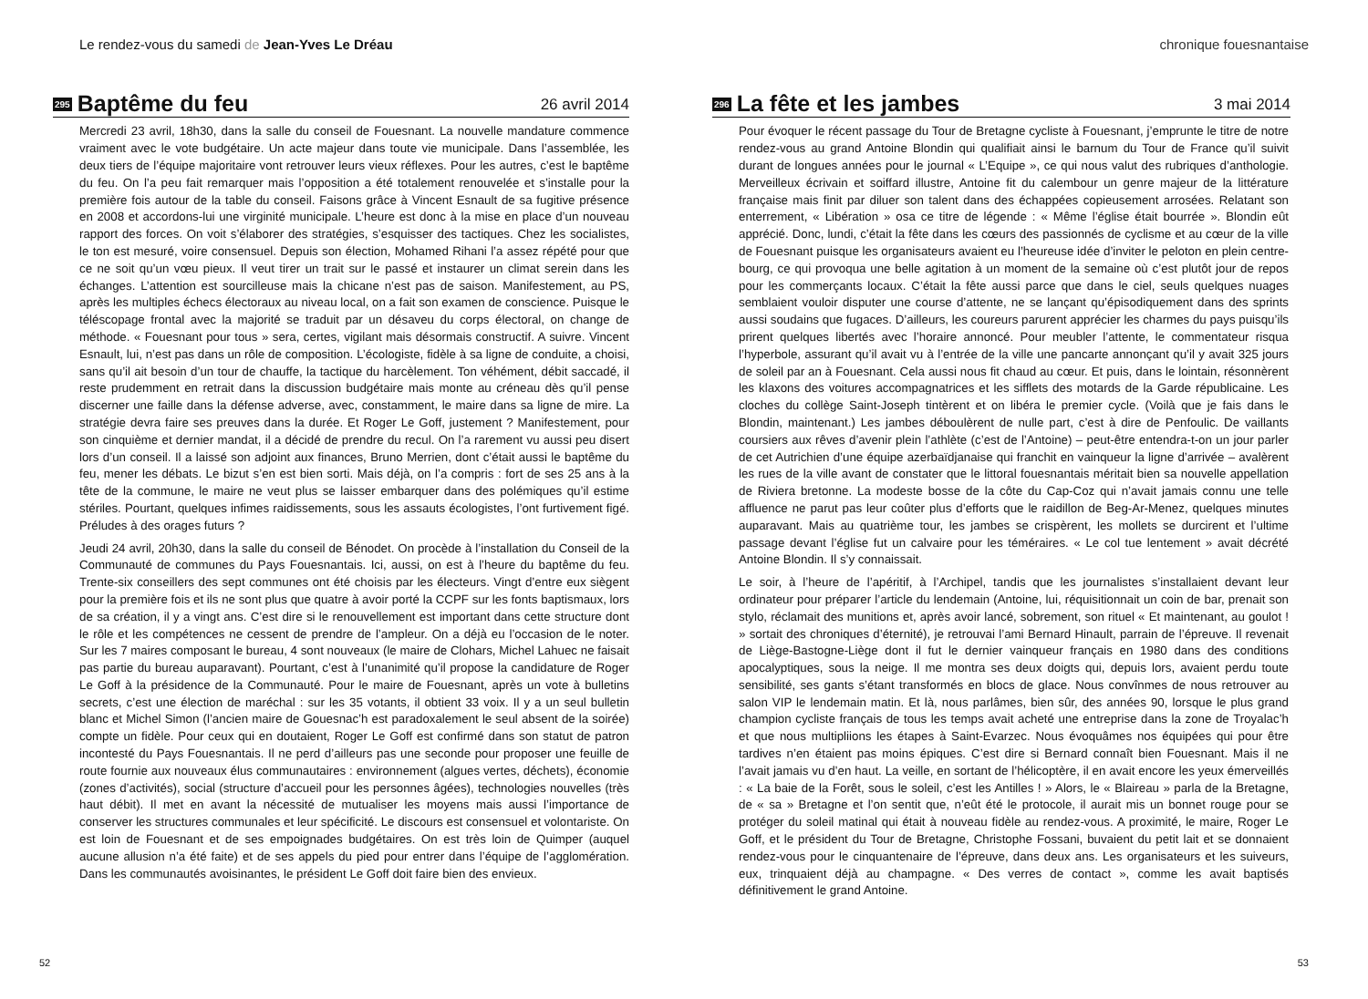Le rendez-vous du samedi de Jean-Yves Le Dréau
295 Baptême du feu 26 avril 2014
Mercredi 23 avril, 18h30, dans la salle du conseil de Fouesnant. La nouvelle mandature commence vraiment avec le vote budgétaire. Un acte majeur dans toute vie municipale. Dans l’assemblée, les deux tiers de l’équipe majoritaire vont retrouver leurs vieux réflexes. Pour les autres, c’est le baptême du feu. On l’a peu fait remarquer mais l’opposition a été totalement renouvelée et s’installe pour la première fois autour de la table du conseil. Faisons grâce à Vincent Esnault de sa fugitive présence en 2008 et accordons-lui une virginité municipale. L’heure est donc à la mise en place d’un nouveau rapport des forces. On voit s’élaborer des stratégies, s’esquisser des tactiques. Chez les socialistes, le ton est mesuré, voire consensuel. Depuis son élection, Mohamed Rihani l’a assez répété pour que ce ne soit qu’un vœu pieux. Il veut tirer un trait sur le passé et instaurer un climat serein dans les échanges. L’attention est sourcilleuse mais la chicane n’est pas de saison. Manifestement, au PS, après les multiples échecs électoraux au niveau local, on a fait son examen de conscience. Puisque le téléscopage frontal avec la majorité se traduit par un désaveu du corps électoral, on change de méthode. « Fouesnant pour tous » sera, certes, vigilant mais désormais constructif. A suivre. Vincent Esnault, lui, n’est pas dans un rôle de composition. L’écologiste, fidèle à sa ligne de conduite, a choisi, sans qu’il ait besoin d’un tour de chauffe, la tactique du harcèlement. Ton véhément, débit saccadé, il reste prudemment en retrait dans la discussion budgétaire mais monte au créneau dès qu’il pense discerner une faille dans la défense adverse, avec, constamment, le maire dans sa ligne de mire. La stratégie devra faire ses preuves dans la durée. Et Roger Le Goff, justement ? Manifestement, pour son cinquième et dernier mandat, il a décidé de prendre du recul. On l’a rarement vu aussi peu disert lors d’un conseil. Il a laissé son adjoint aux finances, Bruno Merrien, dont c’était aussi le baptême du feu, mener les débats. Le bizut s’en est bien sorti. Mais déjà, on l’a compris : fort de ses 25 ans à la tête de la commune, le maire ne veut plus se laisser embarquer dans des polémiques qu’il estime stériles. Pourtant, quelques infimes raidissements, sous les assauts écologistes, l’ont furtivement figé. Préludes à des orages futurs ?
Jeudi 24 avril, 20h30, dans la salle du conseil de Bénodet. On procède à l’installation du Conseil de la Communauté de communes du Pays Fouesnantais. Ici, aussi, on est à l’heure du baptême du feu. Trente-six conseillers des sept communes ont été choisis par les électeurs. Vingt d’entre eux siègent pour la première fois et ils ne sont plus que quatre à avoir porté la CCPF sur les fonts baptismaux, lors de sa création, il y a vingt ans. C’est dire si le renouvellement est important dans cette structure dont le rôle et les compétences ne cessent de prendre de l’ampleur. On a déjà eu l’occasion de le noter. Sur les 7 maires composant le bureau, 4 sont nouveaux (le maire de Clohars, Michel Lahuec ne faisait pas partie du bureau auparavant). Pourtant, c’est à l’unanimité qu’il propose la candidature de Roger Le Goff à la présidence de la Communauté. Pour le maire de Fouesnant, après un vote à bulletins secrets, c’est une élection de maréchal : sur les 35 votants, il obtient 33 voix. Il y a un seul bulletin blanc et Michel Simon (l’ancien maire de Gouesnac’h est paradoxalement le seul absent de la soirée) compte un fidèle. Pour ceux qui en doutaient, Roger Le Goff est confirmé dans son statut de patron incontesté du Pays Fouesnantais. Il ne perd d’ailleurs pas une seconde pour proposer une feuille de route fournie aux nouveaux élus communautaires : environnement (algues vertes, déchets), économie (zones d’activités), social (structure d’accueil pour les personnes âgées), technologies nouvelles (très haut débit). Il met en avant la nécessité de mutualiser les moyens mais aussi l’importance de conserver les structures communales et leur spécificité. Le discours est consensuel et volontariste. On est loin de Fouesnant et de ses empoignades budgétaires. On est très loin de Quimper (auquel aucune allusion n’a été faite) et de ses appels du pied pour entrer dans l’équipe de l’agglomération. Dans les communautés avoisinantes, le président Le Goff doit faire bien des envieux.
52
chronique fouesnantaise
296 La fête et les jambes 3 mai 2014
Pour évoquer le récent passage du Tour de Bretagne cycliste à Fouesnant, j’emprunte le titre de notre rendez-vous au grand Antoine Blondin qui qualifiait ainsi le barnum du Tour de France qu’il suivit durant de longues années pour le journal « L’Equipe », ce qui nous valut des rubriques d’anthologie. Merveilleux écrivain et soiffard illustre, Antoine fit du calembour un genre majeur de la littérature française mais finit par diluer son talent dans des échappées copieusement arrosées. Relatant son enterrement, « Libération » osa ce titre de légende : « Même l’église était bourrée ». Blondin eût apprécié. Donc, lundi, c’était la fête dans les cœurs des passionnés de cyclisme et au cœur de la ville de Fouesnant puisque les organisateurs avaient eu l’heureuse idée d’inviter le peloton en plein centre-bourg, ce qui provoqua une belle agitation à un moment de la semaine où c’est plutôt jour de repos pour les commerçants locaux. C’était la fête aussi parce que dans le ciel, seuls quelques nuages semblaient vouloir disputer une course d’attente, ne se lançant qu’épisodiquement dans des sprints aussi soudains que fugaces. D’ailleurs, les coureurs parurent apprécier les charmes du pays puisqu’ils prirent quelques libertés avec l’horaire annoncé. Pour meubler l’attente, le commentateur risqua l’hyperbole, assurant qu’il avait vu à l’entrée de la ville une pancarte annonçant qu’il y avait 325 jours de soleil par an à Fouesnant. Cela aussi nous fit chaud au cœur. Et puis, dans le lointain, résonnèrent les klaxons des voitures accompagnatrices et les sifflets des motards de la Garde républicaine. Les cloches du collège Saint-Joseph tintèrent et on libéra le premier cycle. (Voilà que je fais dans le Blondin, maintenant.) Les jambes déboulèrent de nulle part, c’est à dire de Penfoulic. De vaillants coursiers aux rêves d’avenir plein l’athlète (c’est de l’Antoine) – peut-être entendra-t-on un jour parler de cet Autrichien d’une équipe azerbaïdjanaise qui franchit en vainqueur la ligne d’arrivée – avalèrent les rues de la ville avant de constater que le littoral fouesnantais méritait bien sa nouvelle appellation de Riviera bretonne. La modeste bosse de la côte du Cap-Coz qui n’avait jamais connu une telle affluence ne parut pas leur coûter plus d’efforts que le raidillon de Beg-Ar-Menez, quelques minutes auparavant. Mais au quatrième tour, les jambes se crispèrent, les mollets se durcirent et l’ultime passage devant l’église fut un calvaire pour les téméraires. « Le col tue lentement » avait décrété Antoine Blondin. Il s’y connaissait.
Le soir, à l’heure de l’apéritif, à l’Archipel, tandis que les journalistes s’installaient devant leur ordinateur pour préparer l’article du lendemain (Antoine, lui, réquisitionnait un coin de bar, prenait son stylo, réclamait des munitions et, après avoir lancé, sobrement, son rituel « Et maintenant, au goulot ! » sortait des chroniques d’éternité), je retrouvai l’ami Bernard Hinault, parrain de l’épreuve. Il revenait de Liège-Bastogne-Liège dont il fut le dernier vainqueur français en 1980 dans des conditions apocalyptiques, sous la neige. Il me montra ses deux doigts qui, depuis lors, avaient perdu toute sensibilité, ses gants s’étant transformés en blocs de glace. Nous convînmes de nous retrouver au salon VIP le lendemain matin. Et là, nous parlâmes, bien sûr, des années 90, lorsque le plus grand champion cycliste français de tous les temps avait acheté une entreprise dans la zone de Troyalac’h et que nous multipliions les étapes à Saint-Evarzec. Nous évoquâmes nos équipées qui pour être tardives n’en étaient pas moins épiques. C’est dire si Bernard connaît bien Fouesnant. Mais il ne l’avait jamais vu d’en haut. La veille, en sortant de l’hélicoptère, il en avait encore les yeux émerveillés : « La baie de la Forêt, sous le soleil, c’est les Antilles ! » Alors, le « Blaireau » parla de la Bretagne, de « sa » Bretagne et l’on sentit que, n’eût été le protocole, il aurait mis un bonnet rouge pour se protéger du soleil matinal qui était à nouveau fidèle au rendez-vous. A proximité, le maire, Roger Le Goff, et le président du Tour de Bretagne, Christophe Fossani, buvaient du petit lait et se donnaient rendez-vous pour le cinquantenaire de l’épreuve, dans deux ans. Les organisateurs et les suiveurs, eux, trinquaient déjà au champagne. « Des verres de contact », comme les avait baptisés définitivement le grand Antoine.
53